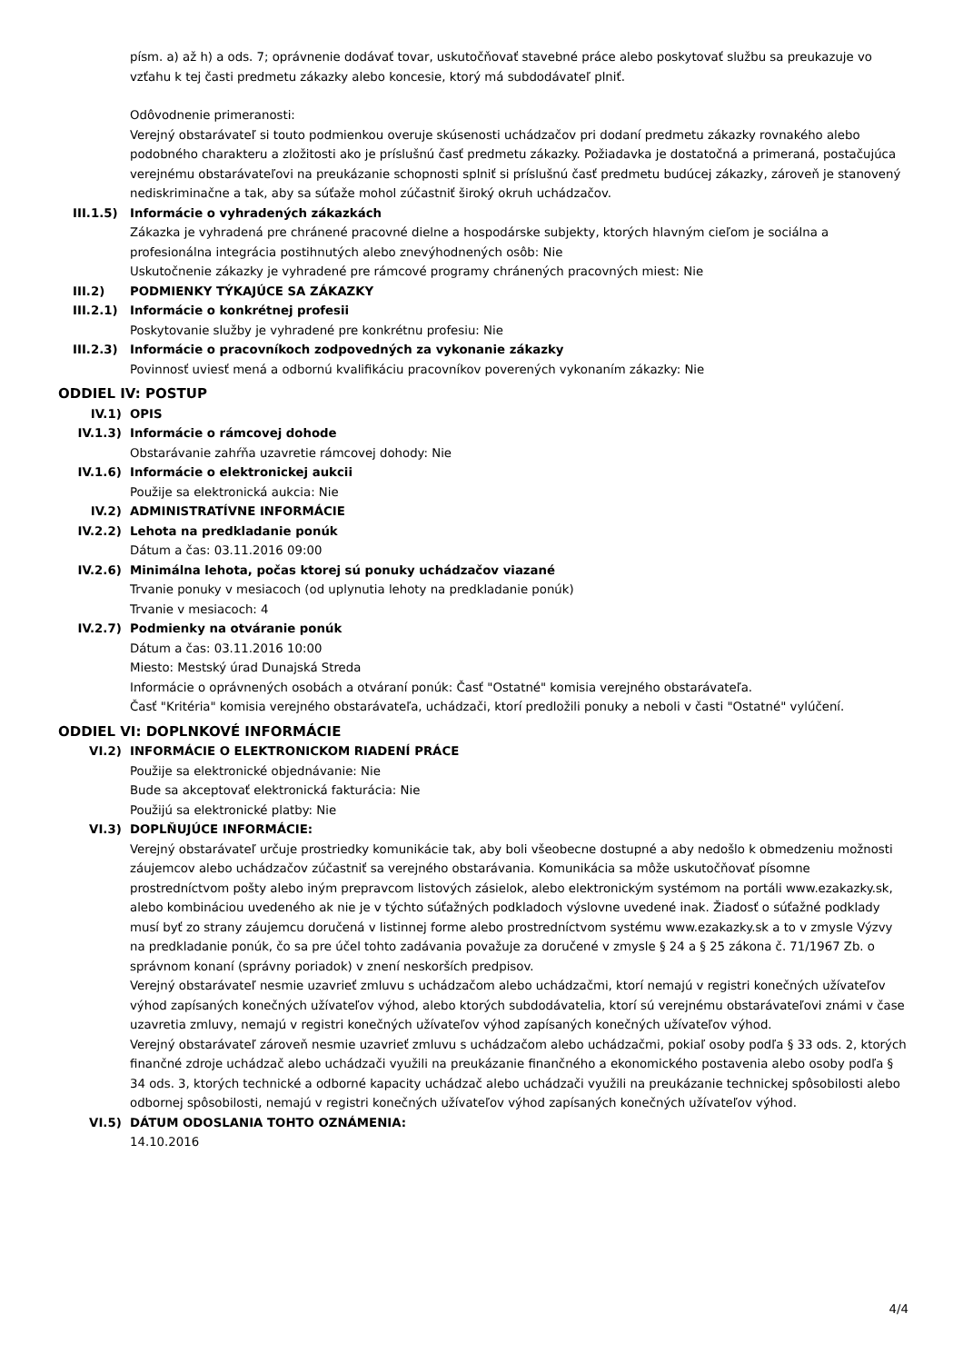písm. a) až h) a ods. 7; oprávnenie dodávať tovar, uskutočňovať stavebné práce alebo poskytovať službu sa preukazuje vo vzťahu k tej časti predmetu zákazky alebo koncesie, ktorý má subdodávateľ plniť.
Odôvodnenie primeranosti:
Verejný obstarávateľ si touto podmienkou overuje skúsenosti uchádzačov pri dodaní predmetu zákazky rovnakého alebo podobného charakteru a zložitosti ako je príslušnú časť predmetu zákazky. Požiadavka je dostatočná a primeraná, postačujúca verejnému obstarávateľovi na preukázanie schopnosti splniť si príslušnú časť predmetu budúcej zákazky, zároveň je stanovený nediskriminačne a tak, aby sa súťaže mohol zúčastniť široký okruh uchádzačov.
III.1.5) Informácie o vyhradených zákazkách
Zákazka je vyhradená pre chránené pracovné dielne a hospodárske subjekty, ktorých hlavným cieľom je sociálna a profesionálna integrácia postihnutých alebo znevýhodnených osôb: Nie
Uskutočnenie zákazky je vyhradené pre rámcové programy chránených pracovných miest: Nie
III.2) PODMIENKY TÝKAJÚCE SA ZÁKAZKY
III.2.1) Informácie o konkrétnej profesii
Poskytovanie služby je vyhradené pre konkrétnu profesiu: Nie
III.2.3) Informácie o pracovníkoch zodpovedných za vykonanie zákazky
Povinnosť uviesť mená a odbornú kvalifikáciu pracovníkov poverených vykonaním zákazky: Nie
ODDIEL IV: POSTUP
IV.1) OPIS
IV.1.3) Informácie o rámcovej dohode
Obstarávanie zahŕňa uzavretie rámcovej dohody: Nie
IV.1.6) Informácie o elektronickej aukcii
Použije sa elektronická aukcia: Nie
IV.2) ADMINISTRATÍVNE INFORMÁCIE
IV.2.2) Lehota na predkladanie ponúk
Dátum a čas: 03.11.2016 09:00
IV.2.6) Minimálna lehota, počas ktorej sú ponuky uchádzačov viazané
Trvanie ponuky v mesiacoch (od uplynutia lehoty na predkladanie ponúk)
Trvanie v mesiacoch: 4
IV.2.7) Podmienky na otváranie ponúk
Dátum a čas: 03.11.2016 10:00
Miesto: Mestský úrad Dunajská Streda
Informácie o oprávnených osobách a otváraní ponúk: Časť "Ostatné" komisia verejného obstarávateľa.
Časť "Kritéria" komisia verejného obstarávateľa, uchádzači, ktorí predložili ponuky a neboli v časti "Ostatné" vylúčení.
ODDIEL VI: DOPLNKOVÉ INFORMÁCIE
VI.2) INFORMÁCIE O ELEKTRONICKOM RIADENÍ PRÁCE
Použije sa elektronické objednávanie: Nie
Bude sa akceptovať elektronická fakturácia: Nie
Použijú sa elektronické platby: Nie
VI.3) DOPLŇUJÚCE INFORMÁCIE:
Verejný obstarávateľ určuje prostriedky komunikácie tak, aby boli všeobecne dostupné a aby nedošlo k obmedzeniu možnosti záujemcov alebo uchádzačov zúčastniť sa verejného obstarávania. Komunikácia sa môže uskutočňovať písomne prostredníctvom pošty alebo iným prepravcom listových zásielok, alebo elektronickým systémom na portáli www.ezakazky.sk, alebo kombináciou uvedeného ak nie je v týchto súťažných podkladoch výslovne uvedené inak. Žiadosť o súťažné podklady musí byť zo strany záujemcu doručená v listinnej forme alebo prostredníctvom systému www.ezakazky.sk a to v zmysle Výzvy na predkladanie ponúk, čo sa pre účel tohto zadávania považuje za doručené v zmysle § 24 a § 25 zákona č. 71/1967 Zb. o správnom konaní (správny poriadok) v znení neskorších predpisov.
Verejný obstarávateľ nesmie uzavrieť zmluvu s uchádzačom alebo uchádzačmi, ktorí nemajú v registri konečných užívateľov výhod zapísaných konečných užívateľov výhod, alebo ktorých subdodávatelia, ktorí sú verejnému obstarávateľovi známi v čase uzavretia zmluvy, nemajú v registri konečných užívateľov výhod zapísaných konečných užívateľov výhod.
Verejný obstarávateľ zároveň nesmie uzavrieť zmluvu s uchádzačom alebo uchádzačmi, pokiaľ osoby podľa § 33 ods. 2, ktorých finančné zdroje uchádzač alebo uchádzači využili na preukázanie finančného a ekonomického postavenia alebo osoby podľa § 34 ods. 3, ktorých technické a odborné kapacity uchádzač alebo uchádzači využili na preukázanie technickej spôsobilosti alebo odbornej spôsobilosti, nemajú v registri konečných užívateľov výhod zapísaných konečných užívateľov výhod.
VI.5) DÁTUM ODOSLANIA TOHTO OZNÁMENIA:
14.10.2016
4/4